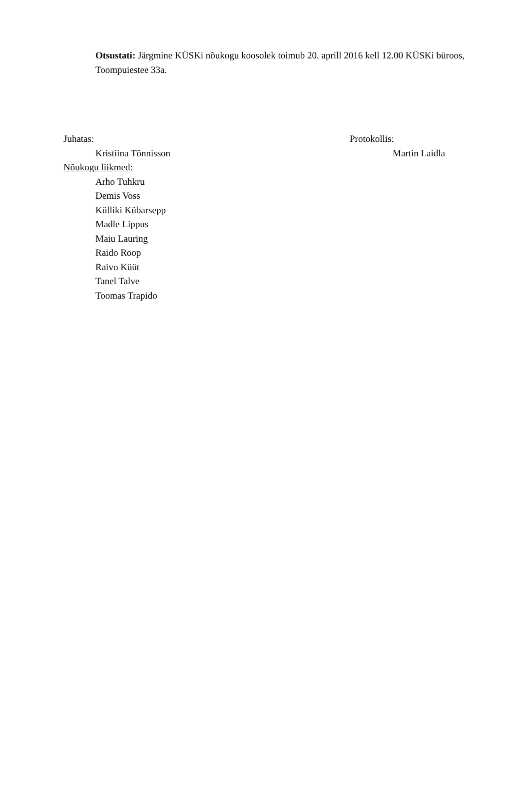Otsustati: Järgmine KÜSKi nõukogu koosolek toimub 20. aprill 2016 kell 12.00 KÜSKi büroos, Toompuiestee 33a.
Juhatas:
Kristiina Tõnnisson
Nõukogu liikmed:
Arho Tuhkru
Demis Voss
Külliki Kübarsepp
Madle Lippus
Maiu Lauring
Raido Roop
Raivo Küüt
Tanel Talve
Toomas Trapido
Protokollis:
Martin Laidla